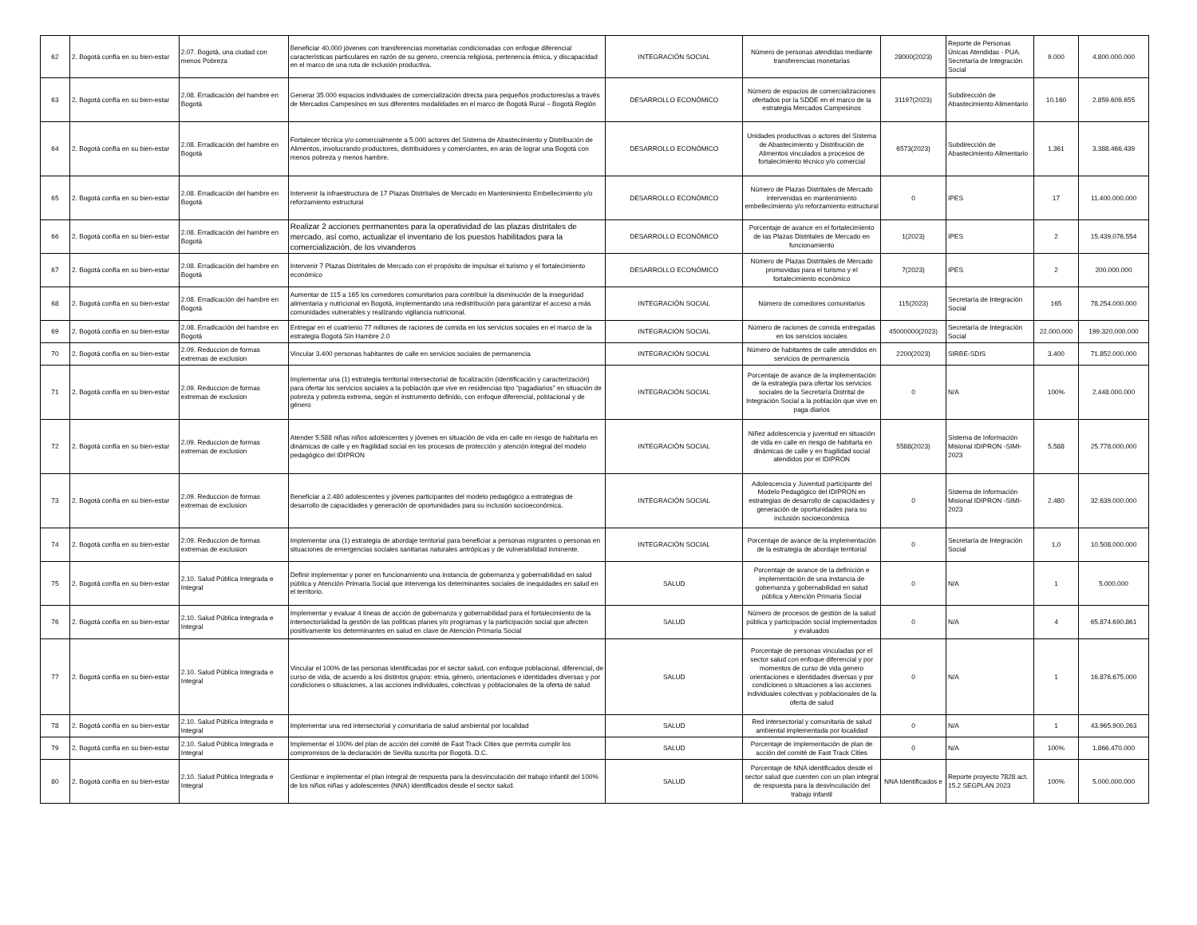| 62 | 2. Bogotá confía en su bien-estar | 2.07. Bogotá, una ciudad con menos Pobreza | Beneficiar 40.000 jóvenes con transferencias monetarias condicionadas con enfoque diferencial características particulares en razón de su genero, creencia religiosa, pertenencia étnica, y discapacidad en el marco de una ruta de inclusión productiva. | INTEGRACIÓN SOCIAL | Número de personas atendidas mediante transferencias monetarias | 28000(2023) | Reporte de Personas Únicas Atendidas - PUA. Secretaría de Integración Social | 9.000 | 4.800.000.000 |
| 63 | 2. Bogotá confía en su bien-estar | 2.08. Erradicación del hambre en Bogotá | Generar 35.000 espacios individuales de comercialización directa para pequeños productores/as a través de Mercados Campesinos en sus diferentes modalidades en el marco de Bogotá Rural – Bogotá Región | DESARROLLO ECONÓMICO | Número de espacios de comercializaciones ofertados por la SDDE en el marco de la estrategia Mercados Campesinos | 31197(2023) | Subdirección de Abastecimiento Alimentario | 10.160 | 2.859.609.655 |
| 64 | 2. Bogotá confía en su bien-estar | 2.08. Erradicación del hambre en Bogotá | Fortalecer técnica y/o comercialmente a 5.000 actores del Sistema de Abastecimiento y Distribución de Alimentos, involucrando productores, distribuidores y comerciantes, en aras de lograr una Bogotá con menos pobreza y menos hambre. | DESARROLLO ECONÓMICO | Unidades productivas o actores del Sistema de Abastecimiento y Distribución de Alimentos vinculados a procesos de fortalecimiento técnico y/o comercial | 6573(2023) | Subdirección de Abastecimiento Alimentario | 1.361 | 3.388.466.439 |
| 65 | 2. Bogotá confía en su bien-estar | 2.08. Erradicación del hambre en Bogotá | Intervenir la infraestructura de 17 Plazas Distritales de Mercado en Mantenimiento Embellecimiento y/o reforzamiento estructural | DESARROLLO ECONÓMICO | Número de Plazas Distritales de Mercado intervenidas en mantenimiento embellecimiento y/o reforzamiento estructural | 0 | IPES | 17 | 11.400.000.000 |
| 66 | 2. Bogotá confía en su bien-estar | 2.08. Erradicación del hambre en Bogotá | Realizar 2 acciones permanentes para la operatividad de las plazas distritales de mercado, así como, actualizar el inventario de los puestos habilitados para la comercialización, de los vivanderos | DESARROLLO ECONÓMICO | Porcentaje de avance en el fortalecimiento de las Plazas Distritales de Mercado en funcionamiento | 1(2023) | IPES | 2 | 15.439.076.554 |
| 67 | 2. Bogotá confía en su bien-estar | 2.08. Erradicación del hambre en Bogotá | Intervenir 7 Plazas Distritales de Mercado con el propósito de impulsar el turismo y el fortalecimiento económico | DESARROLLO ECONÓMICO | Número de Plazas Distritales de Mercado promovidas para el turismo y el fortalecimiento económico | 7(2023) | IPES | 2 | 200.000.000 |
| 68 | 2. Bogotá confía en su bien-estar | 2.08. Erradicación del hambre en Bogotá | Aumentar de 115 a 165 los comedores comunitarios para contribuir la disminución de la inseguridad alimentaria y nutricional en Bogotá, implementando una redistribución para garantizar el acceso a más comunidades vulnerables y realizando vigilancia nutricional. | INTEGRACIÓN SOCIAL | Número de comedores comunitarios | 115(2023) | Secretaría de Integración Social | 165 | 78.254.000.000 |
| 69 | 2. Bogotá confía en su bien-estar | 2.08. Erradicación del hambre en Bogotá | Entregar en el cuatrienio 77 millones de raciones de comida en los servicios sociales en el marco de la estrategia Bogotá Sin Hambre 2.0 | INTEGRACIÓN SOCIAL | Número de raciones de comida entregadas en los servicios sociales | 45000000(2023) | Secretaría de Integración Social | 22.000.000 | 199.320.000.000 |
| 70 | 2. Bogotá confía en su bien-estar | 2.09. Reduccion de formas extremas de exclusion | Vincular 3.400 personas habitantes de calle en servicios sociales de permanencia | INTEGRACIÓN SOCIAL | Número de habitantes de calle atendidos en servicios de permanencia | 2200(2023) | SIRBE-SDIS | 3.400 | 71.852.000.000 |
| 71 | 2. Bogotá confía en su bien-estar | 2.09. Reduccion de formas extremas de exclusion | Implementar una (1) estrategia territorial intersectorial de focalización (identificación y caracterización) para ofertar los servicios sociales a la población que vive en residencias tipo "pagadiarios" en situación de pobreza y pobreza extrema, según el instrumento definido, con enfoque diferencial, poblacional y de género | INTEGRACIÓN SOCIAL | Porcentaje de avance de la implementación de la estrategia para ofertar los servicios sociales de la Secretaría Distrital de Integración Social a la población que vive en paga diarios | 0 | N/A | 100% | 2.448.000.000 |
| 72 | 2. Bogotá confía en su bien-estar | 2.09. Reduccion de formas extremas de exclusion | Atender 5.588 niñas niños adolescentes y jóvenes en situación de vida en calle en riesgo de habitarla en dinámicas de calle y en fragilidad social en los procesos de protección y atención integral del modelo pedagógico del IDIPRON | INTEGRACIÓN SOCIAL | Niñez adolescencia y juventud en situación de vida en calle en riesgo de habitarla en dinámicas de calle y en fragilidad social atendidos por el IDIPRON | 5588(2023) | Sistema de Información Misional IDIPRON -SIMI-2023 | 5.588 | 25.778.000.000 |
| 73 | 2. Bogotá confía en su bien-estar | 2.09. Reduccion de formas extremas de exclusion | Beneficiar a 2.480 adolescentes y jóvenes participantes del modelo pedagógico a estrategias de desarrollo de capacidades y generación de oportunidades para su inclusión socioeconómica. | INTEGRACIÓN SOCIAL | Adolescencia y Juventud participante del Modelo Pedagógico del IDIPRON en estrategias de desarrollo de capacidades y generación de oportunidades para su inclusión socioeconómica | 0 | Sistema de Información Misional IDIPRON -SIMI-2023 | 2.480 | 32.639.000.000 |
| 74 | 2. Bogotá confía en su bien-estar | 2.09. Reduccion de formas extremas de exclusion | Implementar una (1) estrategia de abordaje territorial para beneficiar a personas migrantes o personas en situaciones de emergencias sociales sanitarias naturales antrópicas y de vulnerabilidad inminente. | INTEGRACIÓN SOCIAL | Porcentaje de avance de la implementación de la estrategia de abordaje territorial | 0 | Secretaría de Integración Social | 1,0 | 10.508.000.000 |
| 75 | 2. Bogotá confía en su bien-estar | 2.10. Salud Pública Integrada e Integral | Definir implementar y poner en funcionamiento una instancia de gobernanza y gobernabilidad en salud pública y Atención Primaria Social que intervenga los determinantes sociales de inequidades en salud en el territorio. | SALUD | Porcentaje de avance de la definición e implementación de una instancia de gobernanza y gobernabilidad en salud pública y Atención Primaria Social | 0 | N/A | 1 | 5.000.000 |
| 76 | 2. Bogotá confía en su bien-estar | 2.10. Salud Pública Integrada e Integral | Implementar y evaluar 4 líneas de acción de gobernanza y gobernabilidad para el fortalecimiento de la intersectorialidad la gestión de las políticas planes y/o programas y la participación social que afecten positivamente los determinantes en salud en clave de Atención Primaria Social | SALUD | Número de procesos de gestión de la salud pública y participación social implementados y evaluados | 0 | N/A | 4 | 65.874.690.861 |
| 77 | 2. Bogotá confía en su bien-estar | 2.10. Salud Pública Integrada e Integral | Vincular el 100% de las personas identificadas por el sector salud, con enfoque poblacional, diferencial, de curso de vida, de acuerdo a los distintos grupos: etnia, género, orientaciones e identidades diversas y por condiciones o situaciones, a las acciones individuales, colectivas y poblacionales de la oferta de salud | SALUD | Porcentaje de personas vinculadas por el sector salud con enfoque diferencial y por momentos de curso de vida genero orientaciones e identidades diversas y por condiciones o situaciones a las acciones individuales colectivas y poblacionales de la oferta de salud | 0 | N/A | 1 | 16.876.675.000 |
| 78 | 2. Bogotá confía en su bien-estar | 2.10. Salud Pública Integrada e Integral | Implementar una red intersectorial y comunitaria de salud ambiental por localidad | SALUD | Red intersectorial y comunitaria de salud ambiental implementada por localidad | 0 | N/A | 1 | 43.965.900.263 |
| 79 | 2. Bogotá confía en su bien-estar | 2.10. Salud Pública Integrada e Integral | Implementar el 100% del plan de acción del comité de Fast Track Cities que permita cumplir los compromisos de la declaración de Sevilla suscrita por Bogotá. D.C. | SALUD | Porcentaje de implementación de plan de acción del comité de Fast Track Cities | 0 | N/A | 100% | 1.866.470.000 |
| 80 | 2. Bogotá confía en su bien-estar | 2.10. Salud Pública Integrada e Integral | Gestionar e implementar el plan integral de respuesta para la desvinculación del trabajo infantil del 100% de los niños niñas y adolescentes (NNA) identificados desde el sector salud. | SALUD | Porcentaje de NNA identificados desde el sector salud que cuenten con un plan integral de respuesta para la desvinculación del trabajo infantil | NNA Identificados e | Reporte proyecto 7828 act. 15.2 SEGPLAN 2023 | 100% | 5.000.000.000 |